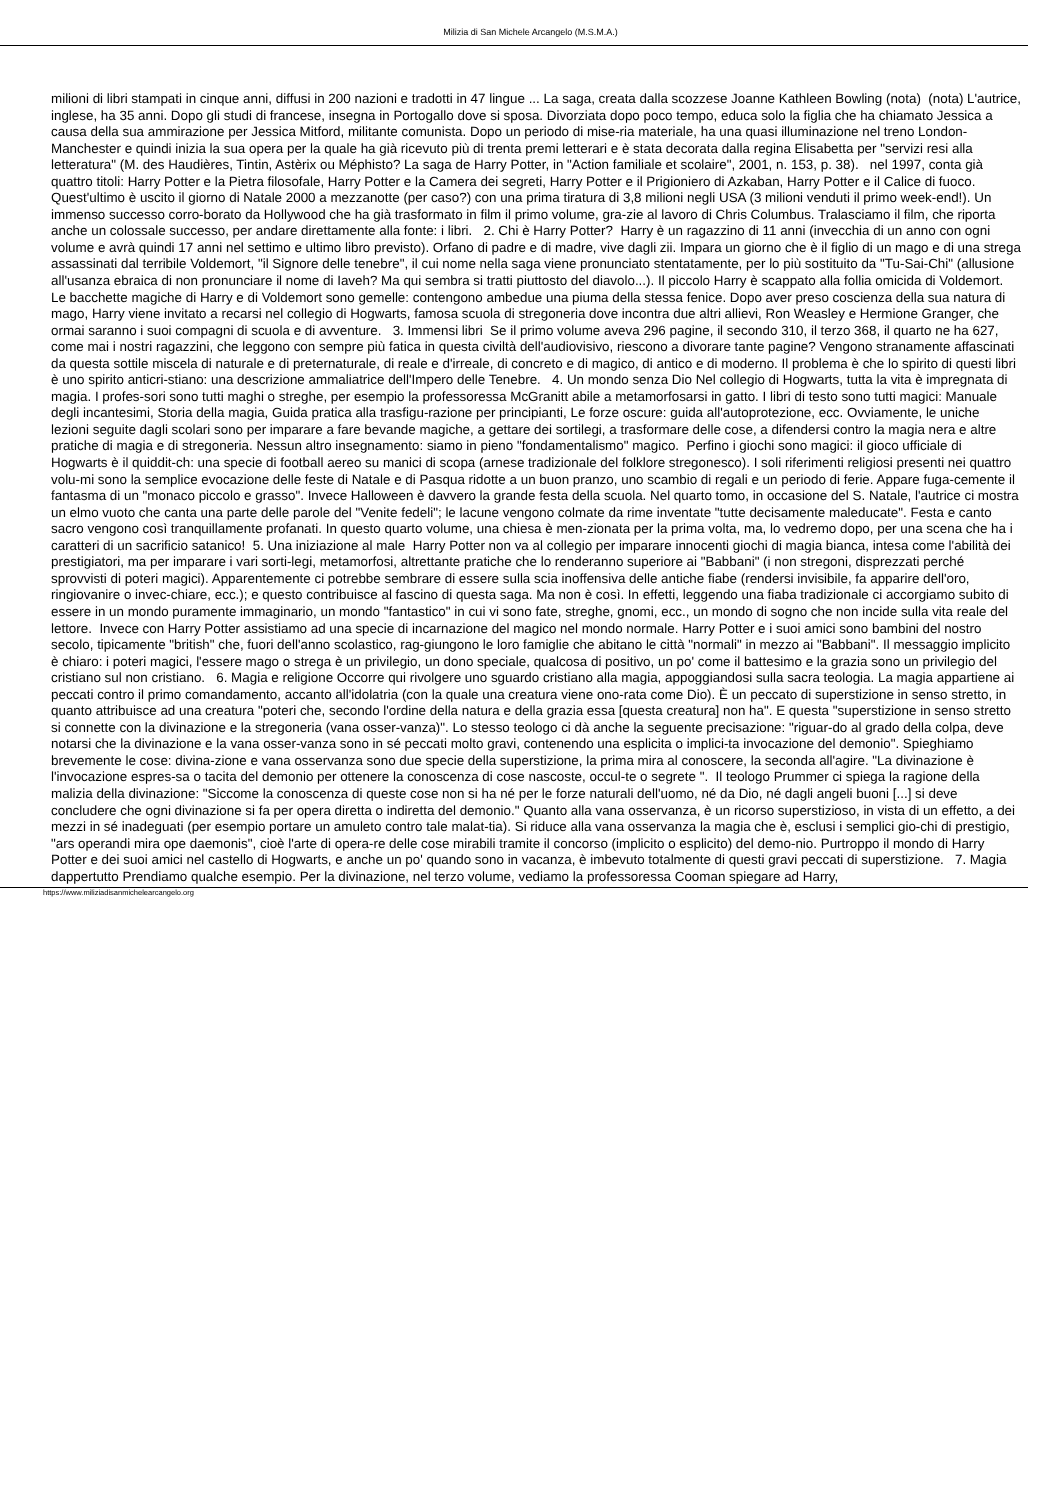Milizia di San Michele Arcangelo (M.S.M.A.)
milioni di libri stampati in cinque anni, diffusi in 200 nazioni e tradotti in 47 lingue ... La saga, creata dalla scozzese Joanne Kathleen Bowling (nota) (nota) L'autrice, inglese, ha 35 anni. Dopo gli studi di francese, insegna in Portogallo dove si sposa. Divorziata dopo poco tempo, educa solo la figlia che ha chiamato Jessica a causa della sua ammirazione per Jessica Mitford, militante comunista. Dopo un periodo di mise-ria materiale, ha una quasi illuminazione nel treno London-Manchester e quindi inizia la sua opera per la quale ha già ricevuto più di trenta premi letterari e è stata decorata dalla regina Elisabetta per "servizi resi alla letteratura" (M. des Haudières, Tintin, Astèrix ou Méphisto? La saga de Harry Potter, in "Action familiale et scolaire", 2001, n. 153, p. 38). nel 1997, conta già quattro titoli: Harry Potter e la Pietra filosofale, Harry Potter e la Camera dei segreti, Harry Potter e il Prigioniero di Azkaban, Harry Potter e il Calice di fuoco. Quest'ultimo è uscito il giorno di Natale 2000 a mezzanotte (per caso?) con una prima tiratura di 3,8 milioni negli USA (3 milioni venduti il primo week-end!). Un immenso successo corro-borato da Hollywood che ha già trasformato in film il primo volume, gra-zie al lavoro di Chris Columbus. Tralasciamo il film, che riporta anche un colossale successo, per andare direttamente alla fonte: i libri. 2. Chi è Harry Potter? Harry è un ragazzino di 11 anni (invecchia di un anno con ogni volume e avrà quindi 17 anni nel settimo e ultimo libro previsto). Orfano di padre e di madre, vive dagli zii. Impara un giorno che è il figlio di un mago e di una strega assassinati dal terribile Voldemort, "il Signore delle tenebre", il cui nome nella saga viene pronunciato stentatamente, per lo più sostituito da "Tu-Sai-Chi" (allusione all'usanza ebraica di non pronunciare il nome di Iaveh? Ma qui sembra si tratti piuttosto del diavolo...). Il piccolo Harry è scappato alla follia omicida di Voldemort. Le bacchette magiche di Harry e di Voldemort sono gemelle: contengono ambedue una piuma della stessa fenice. Dopo aver preso coscienza della sua natura di mago, Harry viene invitato a recarsi nel collegio di Hogwarts, famosa scuola di stregoneria dove incontra due altri allievi, Ron Weasley e Hermione Granger, che ormai saranno i suoi compagni di scuola e di avventure. 3. Immensi libri Se il primo volume aveva 296 pagine, il secondo 310, il terzo 368, il quarto ne ha 627, come mai i nostri ragazzini, che leggono con sempre più fatica in questa civiltà dell'audiovisivo, riescono a divorare tante pagine? Vengono stranamente affascinati da questa sottile miscela di naturale e di preternaturale, di reale e d'irreale, di concreto e di magico, di antico e di moderno. Il problema è che lo spirito di questi libri è uno spirito anticri-stiano: una descrizione ammaliatrice dell'Impero delle Tenebre. 4. Un mondo senza Dio Nel collegio di Hogwarts, tutta la vita è impregnata di magia. I profes-sori sono tutti maghi o streghe, per esempio la professoressa McGranitt abile a metamorfosarsi in gatto. I libri di testo sono tutti magici: Manuale degli incantesimi, Storia della magia, Guida pratica alla trasfigu-razione per principianti, Le forze oscure: guida all'autoprotezione, ecc. Ovviamente, le uniche lezioni seguite dagli scolari sono per imparare a fare bevande magiche, a gettare dei sortilegi, a trasformare delle cose, a difendersi contro la magia nera e altre pratiche di magia e di stregoneria. Nessun altro insegnamento: siamo in pieno "fondamentalismo" magico. Perfino i giochi sono magici: il gioco ufficiale di Hogwarts è il quiddit-ch: una specie di football aereo su manici di scopa (arnese tradizionale del folklore stregonesco). I soli riferimenti religiosi presenti nei quattro volu-mi sono la semplice evocazione delle feste di Natale e di Pasqua ridotte a un buon pranzo, uno scambio di regali e un periodo di ferie. Appare fuga-cemente il fantasma di un "monaco piccolo e grasso". Invece Halloween è davvero la grande festa della scuola. Nel quarto tomo, in occasione del S. Natale, l'autrice ci mostra un elmo vuoto che canta una parte delle parole del "Venite fedeli"; le lacune vengono colmate da rime inventate "tutte decisamente maleducate". Festa e canto sacro vengono così tranquillamente profanati. In questo quarto volume, una chiesa è men-zionata per la prima volta, ma, lo vedremo dopo, per una scena che ha i caratteri di un sacrificio satanico! 5. Una iniziazione al male Harry Potter non va al collegio per imparare innocenti giochi di magia bianca, intesa come l'abilità dei prestigiatori, ma per imparare i vari sorti-legi, metamorfosi, altrettante pratiche che lo renderanno superiore ai "Babbani" (i non stregoni, disprezzati perché sprovvisti di poteri magici). Apparentemente ci potrebbe sembrare di essere sulla scia inoffensiva delle antiche fiabe (rendersi invisibile, fa apparire dell'oro, ringiovanire o invec-chiare, ecc.); e questo contribuisce al fascino di questa saga. Ma non è così. In effetti, leggendo una fiaba tradizionale ci accorgiamo subito di essere in un mondo puramente immaginario, un mondo "fantastico" in cui vi sono fate, streghe, gnomi, ecc., un mondo di sogno che non incide sulla vita reale del lettore. Invece con Harry Potter assistiamo ad una specie di incarnazione del magico nel mondo normale. Harry Potter e i suoi amici sono bambini del nostro secolo, tipicamente "british" che, fuori dell'anno scolastico, rag-giungono le loro famiglie che abitano le città "normali" in mezzo ai "Babbani". Il messaggio implicito è chiaro: i poteri magici, l'essere mago o strega è un privilegio, un dono speciale, qualcosa di positivo, un po' come il battesimo e la grazia sono un privilegio del cristiano sul non cristiano. 6. Magia e religione Occorre qui rivolgere uno sguardo cristiano alla magia, appoggiandosi sulla sacra teologia. La magia appartiene ai peccati contro il primo comandamento, accanto all'idolatria (con la quale una creatura viene ono-rata come Dio). È un peccato di superstizione in senso stretto, in quanto attribuisce ad una creatura "poteri che, secondo l'ordine della natura e della grazia essa [questa creatura] non ha". E questa "superstizione in senso stretto si connette con la divinazione e la stregoneria (vana osser-vanza)". Lo stesso teologo ci dà anche la seguente precisazione: "riguar-do al grado della colpa, deve notarsi che la divinazione e la vana osser-vanza sono in sé peccati molto gravi, contenendo una esplicita o implici-ta invocazione del demonio". Spieghiamo brevemente le cose: divina-zione e vana osservanza sono due specie della superstizione, la prima mira al conoscere, la seconda all'agire. "La divinazione è l'invocazione espres-sa o tacita del demonio per ottenere la conoscenza di cose nascoste, occul-te o segrete ". Il teologo Prummer ci spiega la ragione della malizia della divinazione: "Siccome la conoscenza di queste cose non si ha né per le forze naturali dell'uomo, né da Dio, né dagli angeli buoni [...] si deve concludere che ogni divinazione si fa per opera diretta o indiretta del demonio." Quanto alla vana osservanza, è un ricorso superstizioso, in vista di un effetto, a dei mezzi in sé inadeguati (per esempio portare un amuleto contro tale malat-tia). Si riduce alla vana osservanza la magia che è, esclusi i semplici gio-chi di prestigio, "ars operandi mira ope daemonis", cioè l'arte di opera-re delle cose mirabili tramite il concorso (implicito o esplicito) del demo-nio. Purtroppo il mondo di Harry Potter e dei suoi amici nel castello di Hogwarts, e anche un po' quando sono in vacanza, è imbevuto totalmente di questi gravi peccati di superstizione. 7. Magia dappertutto Prendiamo qualche esempio. Per la divinazione, nel terzo volume, vediamo la professoressa Cooman spiegare ad Harry,
https://www.miliziadisanmichelearcangelo.org